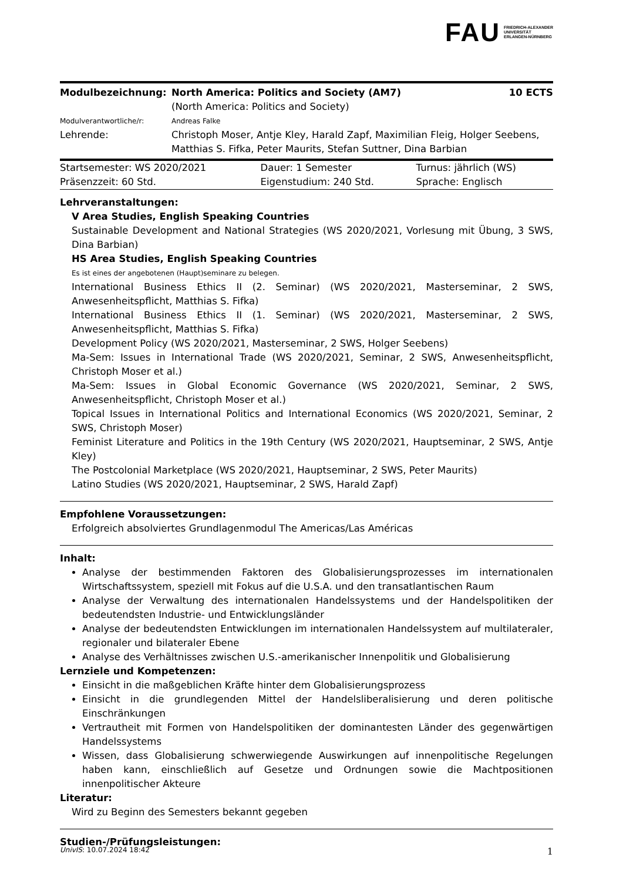FAU FRIEDRICH-ALEXANDER
UNIVERSITÄT
ERLANGEN-NÜRNBERG
| Modulbezeichnung: | North America: Politics and Society (AM7) (North America: Politics and Society) | 10 ECTS |
| Modulverantwortliche/r: | Andreas Falke | |
| Lehrende: | Christoph Moser, Antje Kley, Harald Zapf, Maximilian Fleig, Holger Seebens, Matthias S. Fifka, Peter Maurits, Stefan Suttner, Dina Barbian | |
| Startsemester: WS 2020/2021 | Dauer: 1 Semester | Turnus: jährlich (WS) |
| Präsenzzeit: 60 Std. | Eigenstudium: 240 Std. | Sprache: Englisch |
Lehrveranstaltungen:
V Area Studies, English Speaking Countries
Sustainable Development and National Strategies (WS 2020/2021, Vorlesung mit Übung, 3 SWS, Dina Barbian)
HS Area Studies, English Speaking Countries
Es ist eines der angebotenen (Haupt)seminare zu belegen.
International Business Ethics II (2. Seminar) (WS 2020/2021, Masterseminar, 2 SWS, Anwesenheitspflicht, Matthias S. Fifka)
International Business Ethics II (1. Seminar) (WS 2020/2021, Masterseminar, 2 SWS, Anwesenheitspflicht, Matthias S. Fifka)
Development Policy (WS 2020/2021, Masterseminar, 2 SWS, Holger Seebens)
Ma-Sem: Issues in International Trade (WS 2020/2021, Seminar, 2 SWS, Anwesenheitspflicht, Christoph Moser et al.)
Ma-Sem: Issues in Global Economic Governance (WS 2020/2021, Seminar, 2 SWS, Anwesenheitspflicht, Christoph Moser et al.)
Topical Issues in International Politics and International Economics (WS 2020/2021, Seminar, 2 SWS, Christoph Moser)
Feminist Literature and Politics in the 19th Century (WS 2020/2021, Hauptseminar, 2 SWS, Antje Kley)
The Postcolonial Marketplace (WS 2020/2021, Hauptseminar, 2 SWS, Peter Maurits)
Latino Studies (WS 2020/2021, Hauptseminar, 2 SWS, Harald Zapf)
Empfohlene Voraussetzungen:
Erfolgreich absolviertes Grundlagenmodul The Americas/Las Américas
Inhalt:
Analyse der bestimmenden Faktoren des Globalisierungsprozesses im internationalen Wirtschaftssystem, speziell mit Fokus auf die U.S.A. und den transatlantischen Raum
Analyse der Verwaltung des internationalen Handelssystems und der Handelspolitiken der bedeutendsten Industrie- und Entwicklungsländer
Analyse der bedeutendsten Entwicklungen im internationalen Handelssystem auf multilateraler, regionaler und bilateraler Ebene
Analyse des Verhältnisses zwischen U.S.-amerikanischer Innenpolitik und Globalisierung
Lernziele und Kompetenzen:
Einsicht in die maßgeblichen Kräfte hinter dem Globalisierungsprozess
Einsicht in die grundlegenden Mittel der Handelsliberalisierung und deren politische Einschränkungen
Vertrautheit mit Formen von Handelspolitiken der dominantesten Länder des gegenwärtigen Handelssystems
Wissen, dass Globalisierung schwerwiegende Auswirkungen auf innenpolitische Regelungen haben kann, einschließlich auf Gesetze und Ordnungen sowie die Machtpositionen innenpolitischer Akteure
Literatur:
Wird zu Beginn des Semesters bekannt gegeben
Studien-/Prüfungsleistungen:
| UnivIS : 10.07.2024 18:42 | 1 |